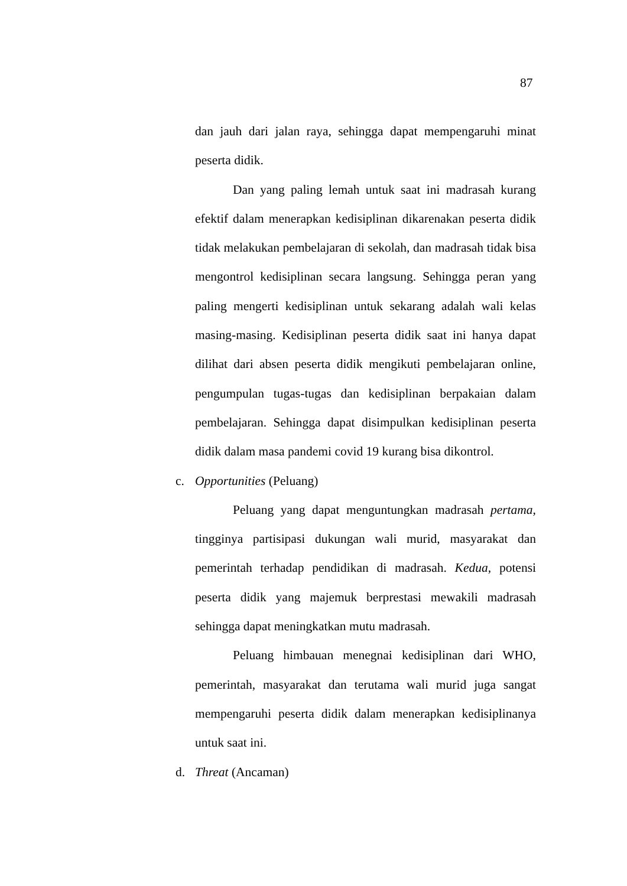87
dan jauh dari jalan raya, sehingga dapat mempengaruhi minat peserta didik.
Dan yang paling lemah untuk saat ini madrasah kurang efektif dalam menerapkan kedisiplinan dikarenakan peserta didik tidak melakukan pembelajaran di sekolah, dan madrasah tidak bisa mengontrol kedisiplinan secara langsung. Sehingga peran yang paling mengerti kedisiplinan untuk sekarang adalah wali kelas masing-masing. Kedisiplinan peserta didik saat ini hanya dapat dilihat dari absen peserta didik mengikuti pembelajaran online, pengumpulan tugas-tugas dan kedisiplinan berpakaian dalam pembelajaran. Sehingga dapat disimpulkan kedisiplinan peserta didik dalam masa pandemi covid 19 kurang bisa dikontrol.
c. Opportunities (Peluang)
Peluang yang dapat menguntungkan madrasah pertama, tingginya partisipasi dukungan wali murid, masyarakat dan pemerintah terhadap pendidikan di madrasah. Kedua, potensi peserta didik yang majemuk berprestasi mewakili madrasah sehingga dapat meningkatkan mutu madrasah.
Peluang himbauan menegnai kedisiplinan dari WHO, pemerintah, masyarakat dan terutama wali murid juga sangat mempengaruhi peserta didik dalam menerapkan kedisiplinanya untuk saat ini.
d. Threat (Ancaman)